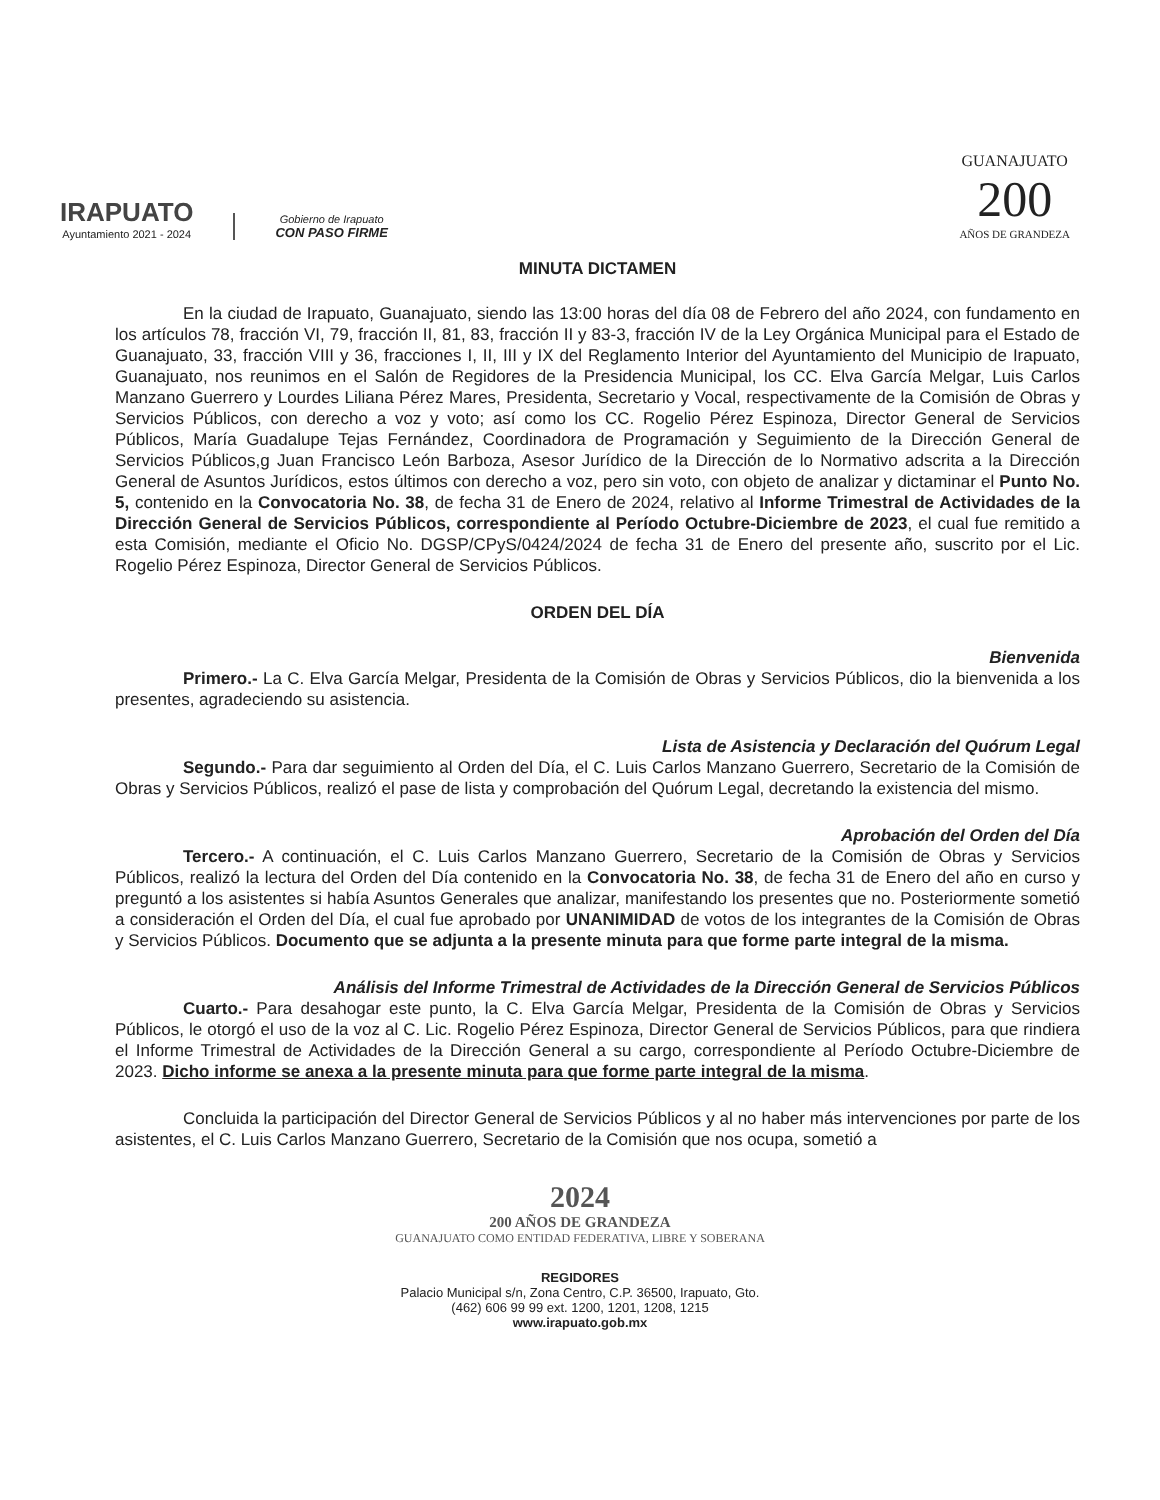IRAPUATO
Ayuntamiento 2021 - 2024
Gobierno de Irapuato
CON PASO FIRME
GUANAJUATO
200
AÑOS DE GRANDEZA
MINUTA DICTAMEN
En la ciudad de Irapuato, Guanajuato, siendo las 13:00 horas del día 08 de Febrero del año 2024, con fundamento en los artículos 78, fracción VI, 79, fracción II, 81, 83, fracción II y 83-3, fracción IV de la Ley Orgánica Municipal para el Estado de Guanajuato, 33, fracción VIII y 36, fracciones I, II, III y IX del Reglamento Interior del Ayuntamiento del Municipio de Irapuato, Guanajuato, nos reunimos en el Salón de Regidores de la Presidencia Municipal, los CC. Elva García Melgar, Luis Carlos Manzano Guerrero y Lourdes Liliana Pérez Mares, Presidenta, Secretario y Vocal, respectivamente de la Comisión de Obras y Servicios Públicos, con derecho a voz y voto; así como los CC. Rogelio Pérez Espinoza, Director General de Servicios Públicos, María Guadalupe Tejas Fernández, Coordinadora de Programación y Seguimiento de la Dirección General de Servicios Públicos,g Juan Francisco León Barboza, Asesor Jurídico de la Dirección de lo Normativo adscrita a la Dirección General de Asuntos Jurídicos, estos últimos con derecho a voz, pero sin voto, con objeto de analizar y dictaminar el Punto No. 5, contenido en la Convocatoria No. 38, de fecha 31 de Enero de 2024, relativo al Informe Trimestral de Actividades de la Dirección General de Servicios Públicos, correspondiente al Período Octubre-Diciembre de 2023, el cual fue remitido a esta Comisión, mediante el Oficio No. DGSP/CPyS/0424/2024 de fecha 31 de Enero del presente año, suscrito por el Lic. Rogelio Pérez Espinoza, Director General de Servicios Públicos.
ORDEN DEL DÍA
Bienvenida
Primero.- La C. Elva García Melgar, Presidenta de la Comisión de Obras y Servicios Públicos, dio la bienvenida a los presentes, agradeciendo su asistencia.
Lista de Asistencia y Declaración del Quórum Legal
Segundo.- Para dar seguimiento al Orden del Día, el C. Luis Carlos Manzano Guerrero, Secretario de la Comisión de Obras y Servicios Públicos, realizó el pase de lista y comprobación del Quórum Legal, decretando la existencia del mismo.
Aprobación del Orden del Día
Tercero.- A continuación, el C. Luis Carlos Manzano Guerrero, Secretario de la Comisión de Obras y Servicios Públicos, realizó la lectura del Orden del Día contenido en la Convocatoria No. 38, de fecha 31 de Enero del año en curso y preguntó a los asistentes si había Asuntos Generales que analizar, manifestando los presentes que no. Posteriormente sometió a consideración el Orden del Día, el cual fue aprobado por UNANIMIDAD de votos de los integrantes de la Comisión de Obras y Servicios Públicos. Documento que se adjunta a la presente minuta para que forme parte integral de la misma.
Análisis del Informe Trimestral de Actividades de la Dirección General de Servicios Públicos
Cuarto.- Para desahogar este punto, la C. Elva García Melgar, Presidenta de la Comisión de Obras y Servicios Públicos, le otorgó el uso de la voz al C. Lic. Rogelio Pérez Espinoza, Director General de Servicios Públicos, para que rindiera el Informe Trimestral de Actividades de la Dirección General a su cargo, correspondiente al Período Octubre-Diciembre de 2023. Dicho informe se anexa a la presente minuta para que forme parte integral de la misma.
Concluida la participación del Director General de Servicios Públicos y al no haber más intervenciones por parte de los asistentes, el C. Luis Carlos Manzano Guerrero, Secretario de la Comisión que nos ocupa, sometió a
2024
200 AÑOS DE GRANDEZA
GUANAJUATO COMO ENTIDAD FEDERATIVA, LIBRE Y SOBERANA
REGIDORES
Palacio Municipal s/n, Zona Centro, C.P. 36500, Irapuato, Gto.
(462) 606 99 99 ext. 1200, 1201, 1208, 1215
www.irapuato.gob.mx